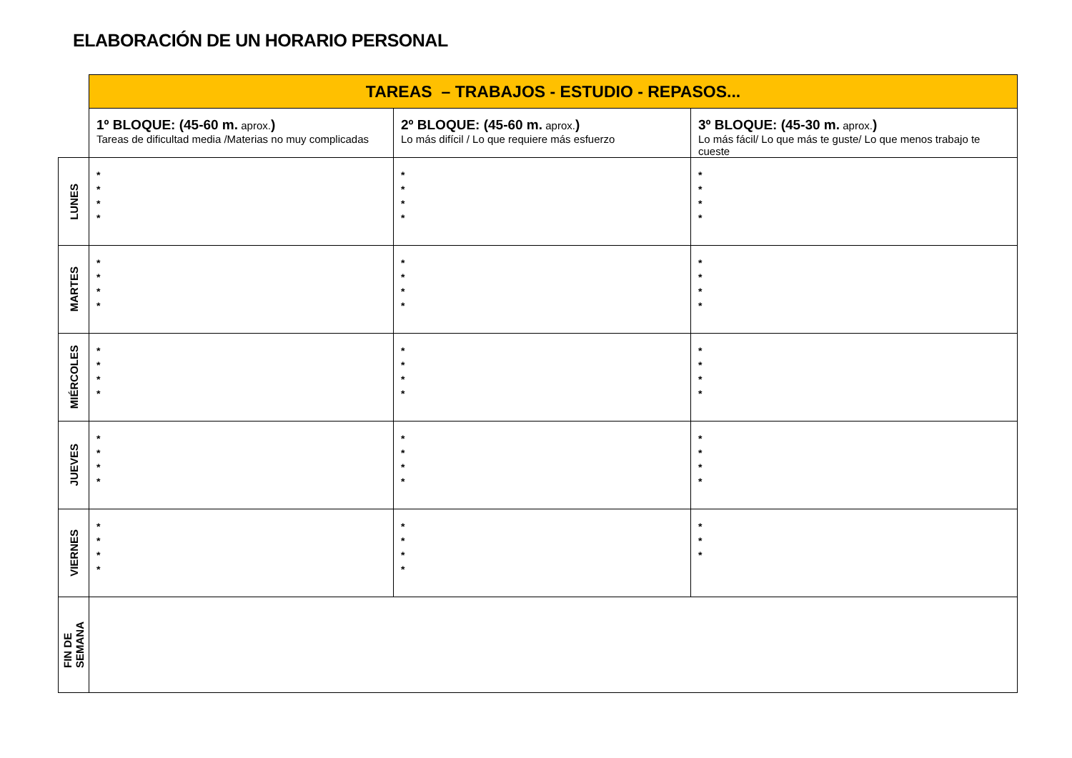ELABORACIÓN DE UN HORARIO PERSONAL
| | TAREAS – TRABAJOS - ESTUDIO - REPASOS... | | |
| | 1º BLOQUE: (45-60 m. aprox. ) Tareas de dificultad media /Materias no muy complicadas | 2º BLOQUE: (45-60 m. aprox. ) Lo más difícil / Lo que requiere más esfuerzo | 3º BLOQUE: (45-30 m. aprox. ) Lo más fácil/ Lo que más te guste/ Lo que menos trabajo te cueste |
| LUNES | * * * * | * * * * | * * * * |
| MARTES | * * * * | * * * * | * * * * |
| MIÉRCOLES | * * * * | * * * * | * * * * |
| JUEVES | * * * * | * * * * | * * * * |
| VIERNES | * * * * | * * * * | * * * |
| FIN DE SEMANA | | | |